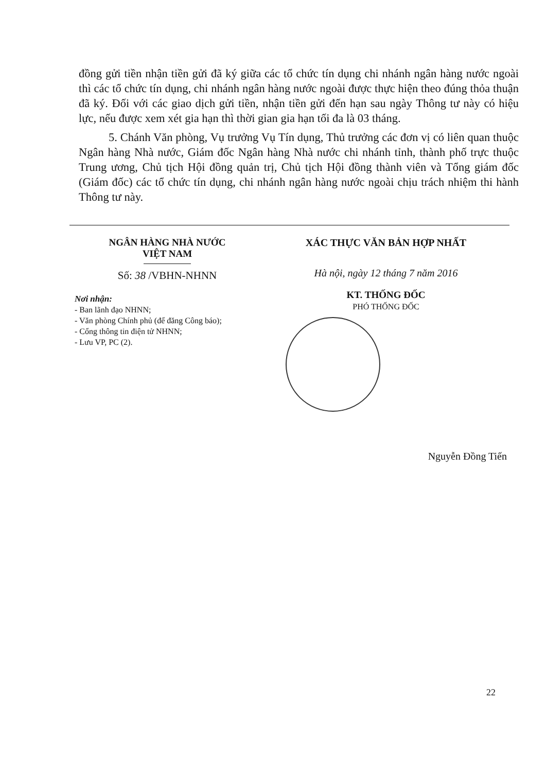đồng gửi tiền nhận tiền gửi đã ký giữa các tổ chức tín dụng chi nhánh ngân hàng nước ngoài thì các tổ chức tín dụng, chi nhánh ngân hàng nước ngoài được thực hiện theo đúng thỏa thuận đã ký. Đối với các giao dịch gửi tiền, nhận tiền gửi đến hạn sau ngày Thông tư này có hiệu lực, nếu được xem xét gia hạn thì thời gian gia hạn tối đa là 03 tháng.
5. Chánh Văn phòng, Vụ trưởng Vụ Tín dụng, Thủ trưởng các đơn vị có liên quan thuộc Ngân hàng Nhà nước, Giám đốc Ngân hàng Nhà nước chi nhánh tỉnh, thành phố trực thuộc Trung ương, Chủ tịch Hội đồng quản trị, Chủ tịch Hội đồng thành viên và Tổng giám đốc (Giám đốc) các tổ chức tín dụng, chi nhánh ngân hàng nước ngoài chịu trách nhiệm thi hành Thông tư này.
NGÂN HÀNG NHÀ NƯỚC
VIỆT NAM
Số: 38 /VBHN-NHNN
Nơi nhận:
- Ban lãnh đạo NHNN;
- Văn phòng Chính phủ (để đăng Công báo);
- Cổng thông tin điện tử NHNN;
- Lưu VP, PC (2).
XÁC THỰC VĂN BẢN HỢP NHẤT
Hà nội, ngày 12 tháng 7 năm 2016
KT. THỐNG ĐỐC
PHÓ THỐNG ĐỐC
Nguyễn Đồng Tiến
22